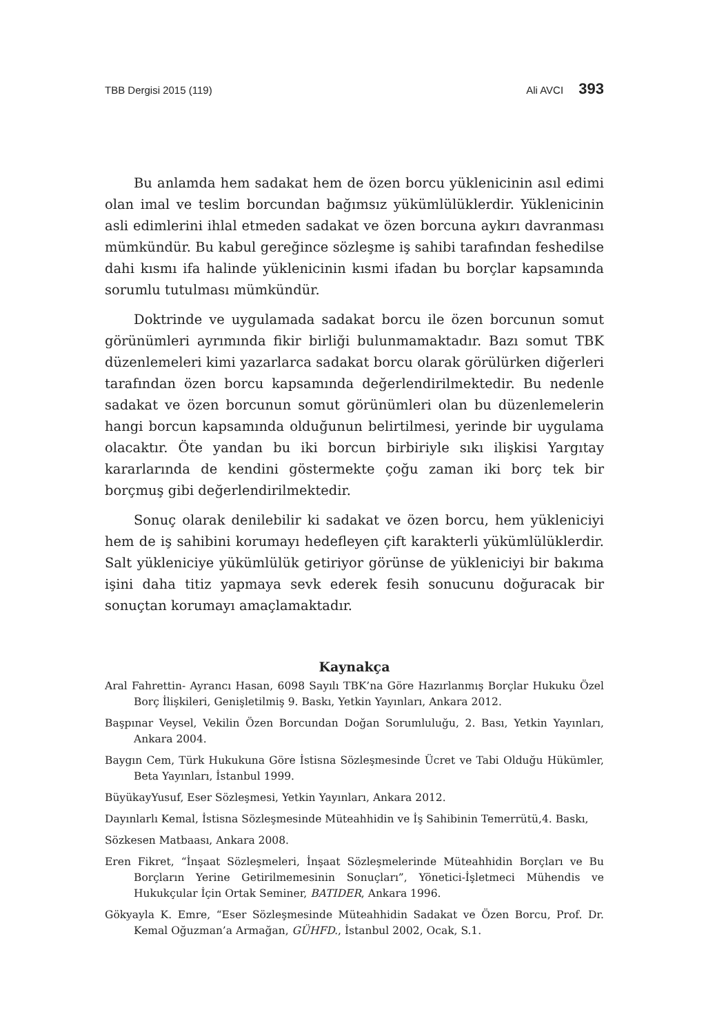TBB Dergisi 2015 (119) Ali AVCI 393
Bu anlamda hem sadakat hem de özen borcu yüklenicinin asıl edimi olan imal ve teslim borcundan bağımsız yükümlülüklerdir. Yüklenicinin asli edimlerini ihlal etmeden sadakat ve özen borcuna aykırı davranması mümkündür. Bu kabul gereğince sözleşme iş sahibi tarafından feshedilse dahi kısmı ifa halinde yüklenicinin kısmi ifadan bu borçlar kapsamında sorumlu tutulması mümkündür.
Doktrinde ve uygulamada sadakat borcu ile özen borcunun somut görünümleri ayrımında fikir birliği bulunmamaktadır. Bazı somut TBK düzenlemeleri kimi yazarlarca sadakat borcu olarak görülürken diğerleri tarafından özen borcu kapsamında değerlendirilmektedir. Bu nedenle sadakat ve özen borcunun somut görünümleri olan bu düzenlemelerin hangi borcun kapsamında olduğunun belirtilmesi, yerinde bir uygulama olacaktır. Öte yandan bu iki borcun birbiriyle sıkı ilişkisi Yargıtay kararlarında de kendini göstermekte çoğu zaman iki borç tek bir borçmuş gibi değerlendirilmektedir.
Sonuç olarak denilebilir ki sadakat ve özen borcu, hem yükleniciyi hem de iş sahibini korumayı hedefleyen çift karakterli yükümlülüklerdir. Salt yükleniciye yükümlülük getiriyor görünse de yükleniciyi bir bakıma işini daha titiz yapmaya sevk ederek fesih sonucunu doğuracak bir sonuçtan korumayı amaçlamaktadır.
Kaynakça
Aral Fahrettin- Ayrancı Hasan, 6098 Sayılı TBK’na Göre Hazırlanmış Borçlar Hukuku Özel Borç İlişkileri, Genişletilmiş 9. Baskı, Yetkin Yayınları, Ankara 2012.
Başpınar Veysel, Vekilin Özen Borcundan Doğan Sorumluluğu, 2. Bası, Yetkin Yayınları, Ankara 2004.
Baygın Cem, Türk Hukukuna Göre İstisna Sözleşmesinde Ücret ve Tabi Olduğu Hükümler, Beta Yayınları, İstanbul 1999.
BüyükayYusuf, Eser Sözleşmesi, Yetkin Yayınları, Ankara 2012.
Dayınlarlı Kemal, İstisna Sözleşmesinde Müteahhidin ve İş Sahibinin Temerrütü,4. Baskı,
Sözkesen Matbaası, Ankara 2008.
Eren Fikret, “İnşaat Sözleşmeleri, İnşaat Sözleşmelerinde Müteahhidin Borçları ve Bu Borçların Yerine Getirilmemesinin Sonuçları”, Yönetici-İşletmeci Mühendis ve Hukukçular İçin Ortak Seminer, BATIDER, Ankara 1996.
Gökyayla K. Emre, “Eser Sözleşmesinde Müteahhidin Sadakat ve Özen Borcu, Prof. Dr. Kemal Oğuzman’a Armağan, GÜHFD., İstanbul 2002, Ocak, S.1.